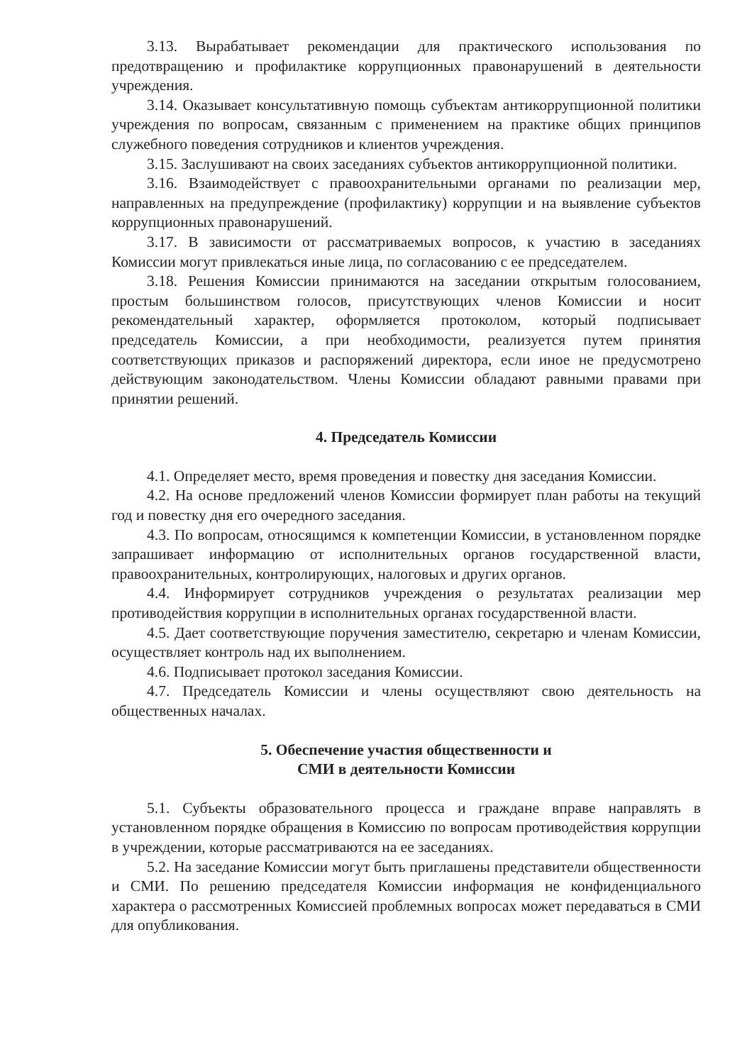3.13. Вырабатывает рекомендации для практического использования по предотвращению и профилактике коррупционных правонарушений в деятельности учреждения.
3.14. Оказывает консультативную помощь субъектам антикоррупционной политики учреждения по вопросам, связанным с применением на практике общих принципов служебного поведения сотрудников и клиентов учреждения.
3.15. Заслушивают на своих заседаниях субъектов антикоррупционной политики.
3.16. Взаимодействует с правоохранительными органами по реализации мер, направленных на предупреждение (профилактику) коррупции и на выявление субъектов коррупционных правонарушений.
3.17. В зависимости от рассматриваемых вопросов, к участию в заседаниях Комиссии могут привлекаться иные лица, по согласованию с ее председателем.
3.18. Решения Комиссии принимаются на заседании открытым голосованием, простым большинством голосов, присутствующих членов Комиссии и носит рекомендательный характер, оформляется протоколом, который подписывает председатель Комиссии, а при необходимости, реализуется путем принятия соответствующих приказов и распоряжений директора, если иное не предусмотрено действующим законодательством. Члены Комиссии обладают равными правами при принятии решений.
4. Председатель Комиссии
4.1. Определяет место, время проведения и повестку дня заседания Комиссии.
4.2. На основе предложений членов Комиссии формирует план работы на текущий год и повестку дня его очередного заседания.
4.3. По вопросам, относящимся к компетенции Комиссии, в установленном порядке запрашивает информацию от исполнительных органов государственной власти, правоохранительных, контролирующих, налоговых и других органов.
4.4. Информирует сотрудников учреждения о результатах реализации мер противодействия коррупции в исполнительных органах государственной власти.
4.5. Дает соответствующие поручения заместителю, секретарю и членам Комиссии, осуществляет контроль над их выполнением.
4.6. Подписывает протокол заседания Комиссии.
4.7. Председатель Комиссии и члены осуществляют свою деятельность на общественных началах.
5. Обеспечение участия общественности и
СМИ в деятельности Комиссии
5.1. Субъекты образовательного процесса и граждане вправе направлять в установленном порядке обращения в Комиссию по вопросам противодействия коррупции в учреждении, которые рассматриваются на ее заседаниях.
5.2. На заседание Комиссии могут быть приглашены представители общественности и СМИ. По решению председателя Комиссии информация не конфиденциального характера о рассмотренных Комиссией проблемных вопросах может передаваться в СМИ для опубликования.